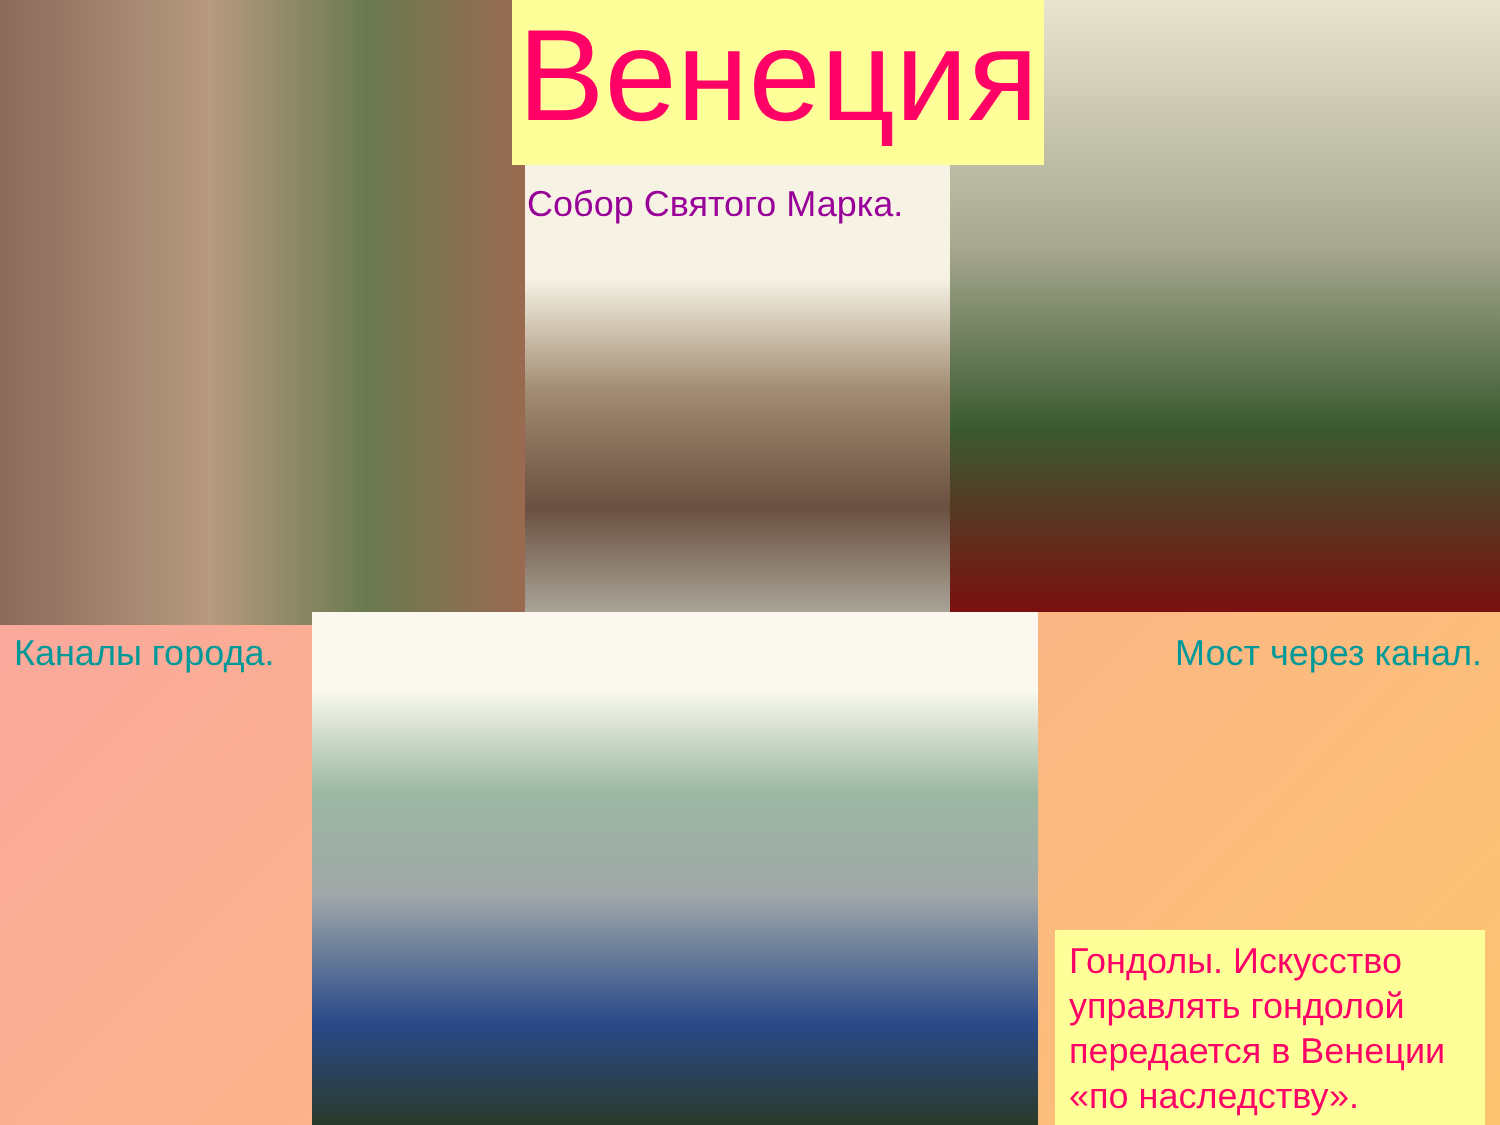Венеция
Собор Святого Марка.
Каналы города. Мост через канал.
Гондолы. Искусство управлять гондолой передается в Венеции «по наследству».